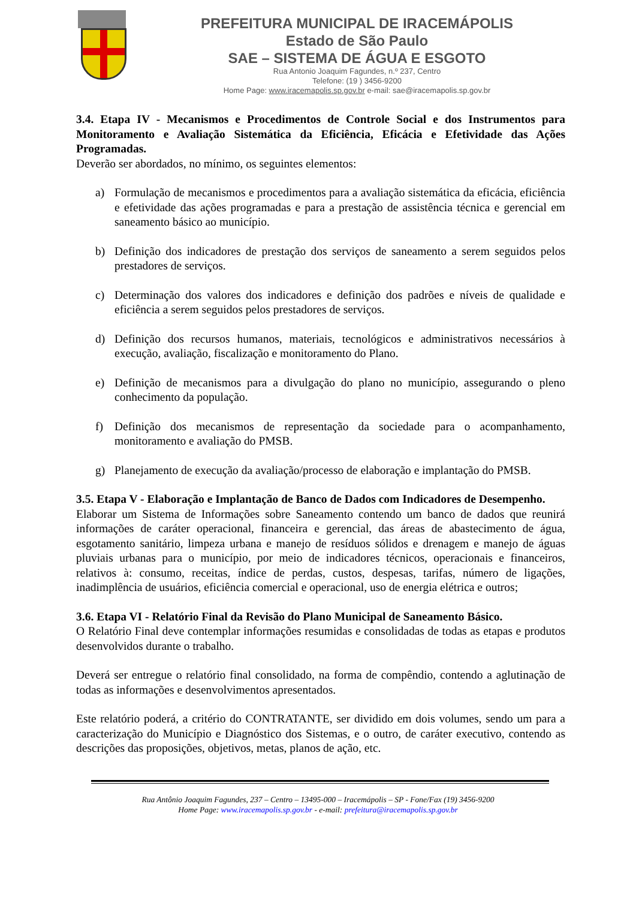PREFEITURA MUNICIPAL DE IRACEMÁPOLIS
Estado de São Paulo
SAE – SISTEMA DE ÁGUA E ESGOTO
Rua Antonio Joaquim Fagundes, n.º 237, Centro
Telefone: (19 ) 3456-9200
Home Page: www.iracemapolis.sp.gov.br e-mail: sae@iracemapolis.sp.gov.br
3.4. Etapa IV - Mecanismos e Procedimentos de Controle Social e dos Instrumentos para Monitoramento e Avaliação Sistemática da Eficiência, Eficácia e Efetividade das Ações Programadas.
Deverão ser abordados, no mínimo, os seguintes elementos:
a) Formulação de mecanismos e procedimentos para a avaliação sistemática da eficácia, eficiência e efetividade das ações programadas e para a prestação de assistência técnica e gerencial em saneamento básico ao município.
b) Definição dos indicadores de prestação dos serviços de saneamento a serem seguidos pelos prestadores de serviços.
c) Determinação dos valores dos indicadores e definição dos padrões e níveis de qualidade e eficiência a serem seguidos pelos prestadores de serviços.
d) Definição dos recursos humanos, materiais, tecnológicos e administrativos necessários à execução, avaliação, fiscalização e monitoramento do Plano.
e) Definição de mecanismos para a divulgação do plano no município, assegurando o pleno conhecimento da população.
f) Definição dos mecanismos de representação da sociedade para o acompanhamento, monitoramento e avaliação do PMSB.
g) Planejamento de execução da avaliação/processo de elaboração e implantação do PMSB.
3.5. Etapa V - Elaboração e Implantação de Banco de Dados com Indicadores de Desempenho.
Elaborar um Sistema de Informações sobre Saneamento contendo um banco de dados que reunirá informações de caráter operacional, financeira e gerencial, das áreas de abastecimento de água, esgotamento sanitário, limpeza urbana e manejo de resíduos sólidos e drenagem e manejo de águas pluviais urbanas para o município, por meio de indicadores técnicos, operacionais e financeiros, relativos à: consumo, receitas, índice de perdas, custos, despesas, tarifas, número de ligações, inadimplência de usuários, eficiência comercial e operacional, uso de energia elétrica e outros;
3.6. Etapa VI - Relatório Final da Revisão do Plano Municipal de Saneamento Básico.
O Relatório Final deve contemplar informações resumidas e consolidadas de todas as etapas e produtos desenvolvidos durante o trabalho.
Deverá ser entregue o relatório final consolidado, na forma de compêndio, contendo a aglutinação de todas as informações e desenvolvimentos apresentados.
Este relatório poderá, a critério do CONTRATANTE, ser dividido em dois volumes, sendo um para a caracterização do Município e Diagnóstico dos Sistemas, e o outro, de caráter executivo, contendo as descrições das proposições, objetivos, metas, planos de ação, etc.
Rua Antônio Joaquim Fagundes, 237 – Centro – 13495-000 – Iracemápolis – SP - Fone/Fax (19) 3456-9200
Home Page: www.iracemapolis.sp.gov.br - e-mail: prefeitura@iracemapolis.sp.gov.br